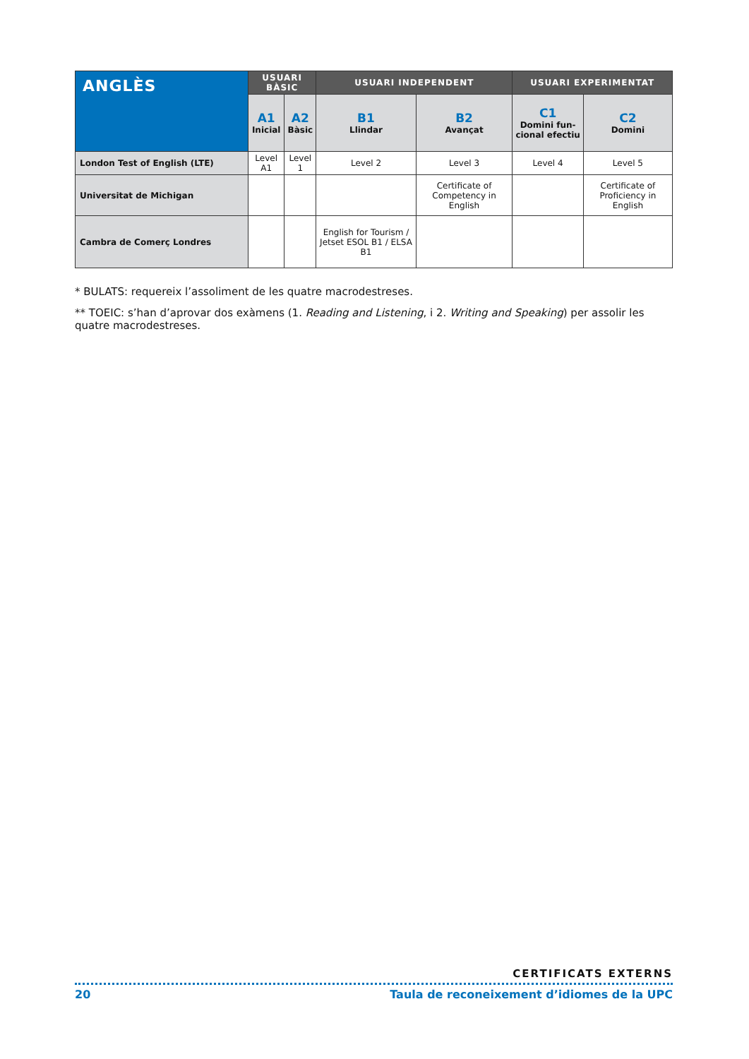| ANGLÈS | USUARI BÀSIC | | USUARI INDEPENDENT | | USUARI EXPERIMENTAT | |
| --- | --- | --- | --- | --- | --- | --- |
| | A1 Inicial | A2 Bàsic | B1 Llindar | B2 Avançat | C1 Domini fun-cional efectiu | C2 Domini |
| London Test of English (LTE) | Level A1 | Level 1 | Level 2 | Level 3 | Level 4 | Level 5 |
| Universitat de Michigan | | | | Certificate of Competency in English | | Certificate of Proficiency in English |
| Cambra de Comerç Londres | | | English for Tourism / Jetset ESOL B1 / ELSA B1 | | | |
* BULATS: requereix l’assoliment de les quatre macrodestreses.
** TOEIC: s’han d’aprovar dos exàmens (1. Reading and Listening, i 2. Writing and Speaking) per assolir les quatre macrodestreses.
CERTIFICATS EXTERNS
20 Taula de reconeixement d’idiomes de la UPC